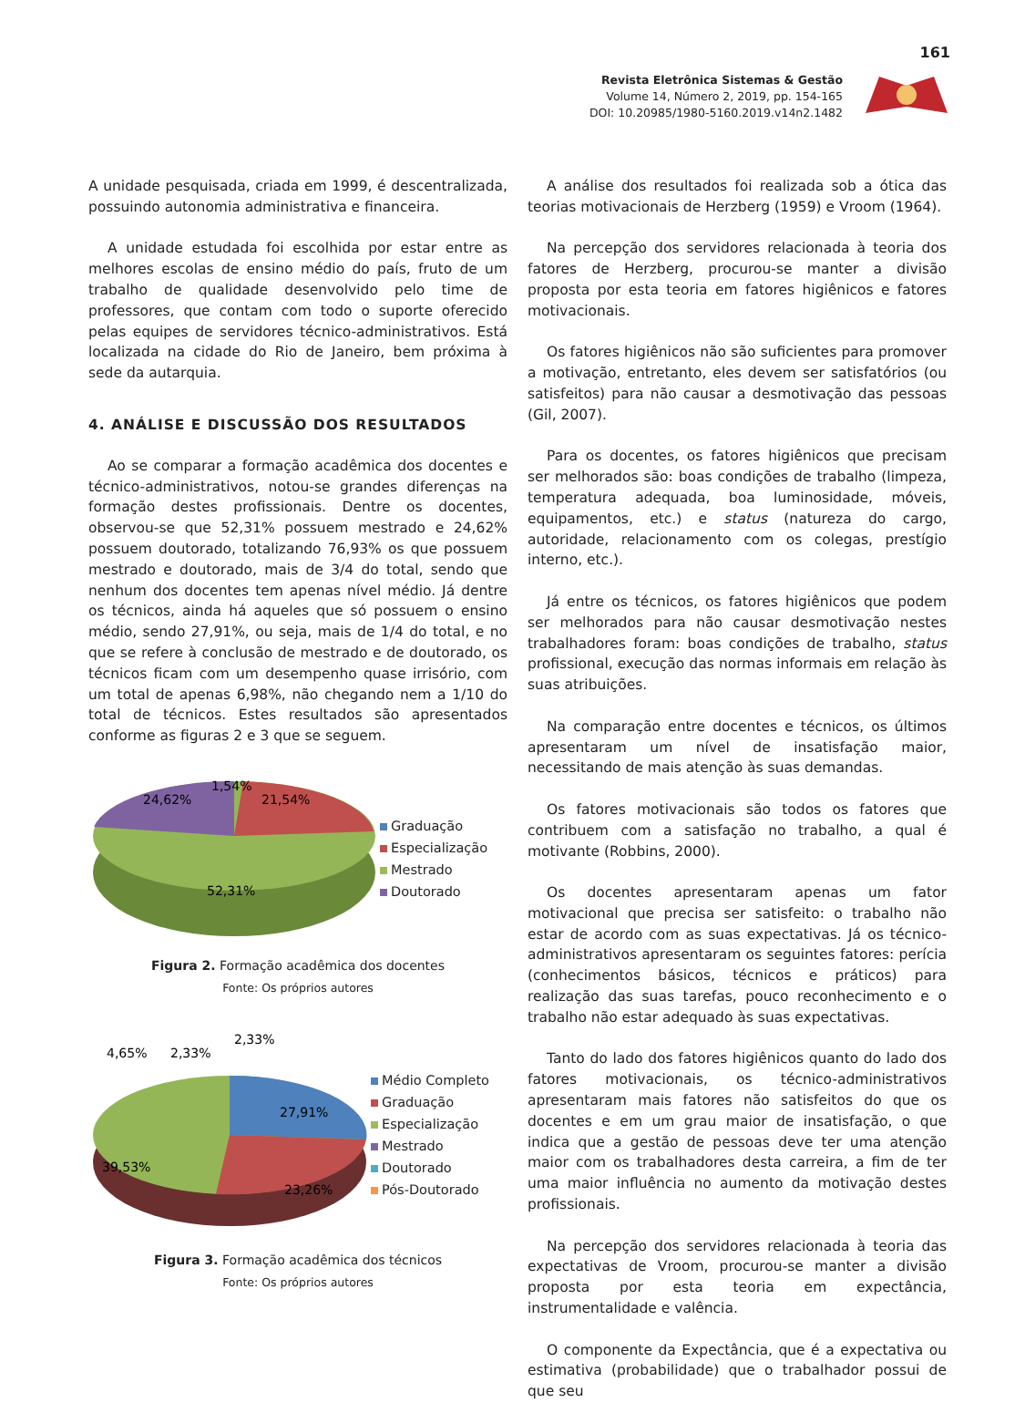161
Revista Eletrônica Sistemas & Gestão
Volume 14, Número 2, 2019, pp. 154-165
DOI: 10.20985/1980-5160.2019.v14n2.1482
A unidade pesquisada, criada em 1999, é descentralizada, possuindo autonomia administrativa e financeira.
A unidade estudada foi escolhida por estar entre as melhores escolas de ensino médio do país, fruto de um trabalho de qualidade desenvolvido pelo time de professores, que contam com todo o suporte oferecido pelas equipes de servidores técnico-administrativos. Está localizada na cidade do Rio de Janeiro, bem próxima à sede da autarquia.
4. ANÁLISE E DISCUSSÃO DOS RESULTADOS
Ao se comparar a formação acadêmica dos docentes e técnico-administrativos, notou-se grandes diferenças na formação destes profissionais. Dentre os docentes, observou-se que 52,31% possuem mestrado e 24,62% possuem doutorado, totalizando 76,93% os que possuem mestrado e doutorado, mais de 3/4 do total, sendo que nenhum dos docentes tem apenas nível médio. Já dentre os técnicos, ainda há aqueles que só possuem o ensino médio, sendo 27,91%, ou seja, mais de 1/4 do total, e no que se refere à conclusão de mestrado e de doutorado, os técnicos ficam com um desempenho quase irrisório, com um total de apenas 6,98%, não chegando nem a 1/10 do total de técnicos. Estes resultados são apresentados conforme as figuras 2 e 3 que se seguem.
24,62%
1,54%
21,54%
52,31%
Graduação
Especialização
Mestrado
Doutorado
Figura 2. Formação acadêmica dos docentes
Fonte: Os próprios autores
4,65%
2,33%
2,33%
27,91%
39,53%
23,26%
Médio Completo
Graduação
Especialização
Mestrado
Doutorado
Pós-Doutorado
Figura 3. Formação acadêmica dos técnicos
Fonte: Os próprios autores
A análise dos resultados foi realizada sob a ótica das teorias motivacionais de Herzberg (1959) e Vroom (1964).
Na percepção dos servidores relacionada à teoria dos fatores de Herzberg, procurou-se manter a divisão proposta por esta teoria em fatores higiênicos e fatores motivacionais.
Os fatores higiênicos não são suficientes para promover a motivação, entretanto, eles devem ser satisfatórios (ou satisfeitos) para não causar a desmotivação das pessoas (Gil, 2007).
Para os docentes, os fatores higiênicos que precisam ser melhorados são: boas condições de trabalho (limpeza, temperatura adequada, boa luminosidade, móveis, equipamentos, etc.) e status (natureza do cargo, autoridade, relacionamento com os colegas, prestígio interno, etc.).
Já entre os técnicos, os fatores higiênicos que podem ser melhorados para não causar desmotivação nestes trabalhadores foram: boas condições de trabalho, status profissional, execução das normas informais em relação às suas atribuições.
Na comparação entre docentes e técnicos, os últimos apresentaram um nível de insatisfação maior, necessitando de mais atenção às suas demandas.
Os fatores motivacionais são todos os fatores que contribuem com a satisfação no trabalho, a qual é motivante (Robbins, 2000).
Os docentes apresentaram apenas um fator motivacional que precisa ser satisfeito: o trabalho não estar de acordo com as suas expectativas. Já os técnico-administrativos apresentaram os seguintes fatores: perícia (conhecimentos básicos, técnicos e práticos) para realização das suas tarefas, pouco reconhecimento e o trabalho não estar adequado às suas expectativas.
Tanto do lado dos fatores higiênicos quanto do lado dos fatores motivacionais, os técnico-administrativos apresentaram mais fatores não satisfeitos do que os docentes e em um grau maior de insatisfação, o que indica que a gestão de pessoas deve ter uma atenção maior com os trabalhadores desta carreira, a fim de ter uma maior influência no aumento da motivação destes profissionais.
Na percepção dos servidores relacionada à teoria das expectativas de Vroom, procurou-se manter a divisão proposta por esta teoria em expectância, instrumentalidade e valência.
O componente da Expectância, que é a expectativa ou estimativa (probabilidade) que o trabalhador possui de que seu